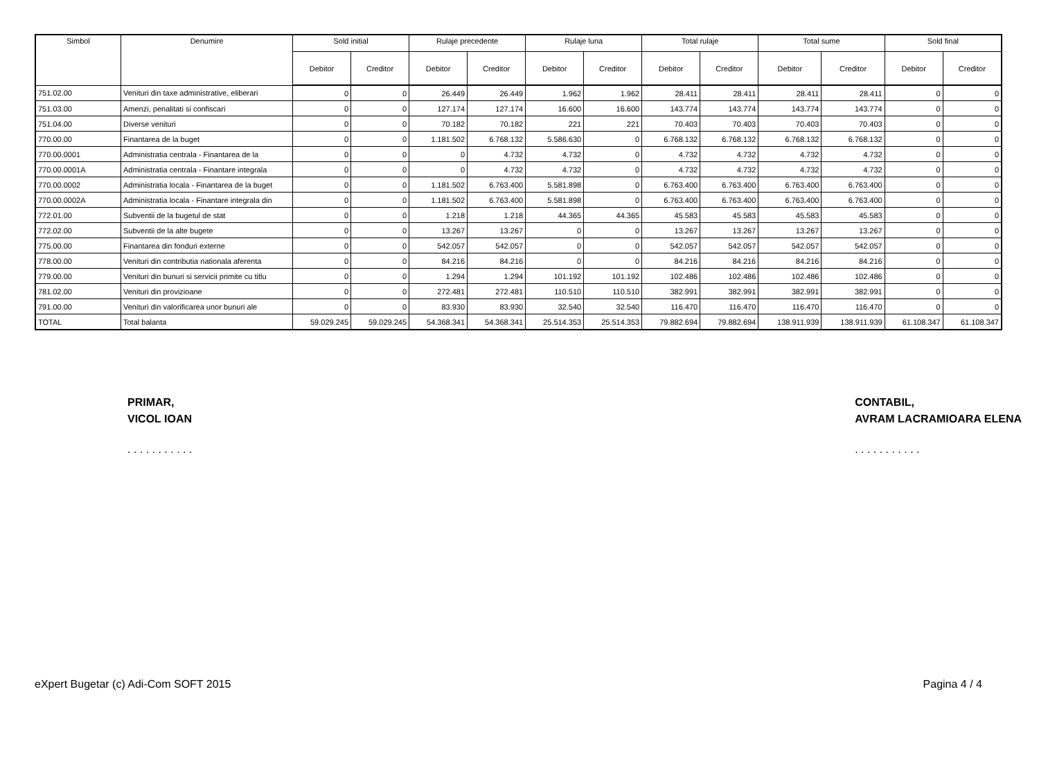| Simbol | Denumire | Sold initial | | Rulaje precedente | | Rulaje luna | | Total rulaje | | Total sume | | Sold final | |
| --- | --- | --- | --- | --- | --- | --- | --- | --- | --- | --- | --- | --- | --- |
| | | Debitor | Creditor | Debitor | Creditor | Debitor | Creditor | Debitor | Creditor | Debitor | Creditor | Debitor | Creditor |
| 751.02.00 | Venituri din taxe administrative, eliberari | 0 | 0 | 26.449 | 26.449 | 1.962 | 1.962 | 28.411 | 28.411 | 28.411 | 28.411 | 0 | 0 |
| 751.03.00 | Amenzi, penalitati si confiscari | 0 | 0 | 127.174 | 127.174 | 16.600 | 16.600 | 143.774 | 143.774 | 143.774 | 143.774 | 0 | 0 |
| 751.04.00 | Diverse venituri | 0 | 0 | 70.182 | 70.182 | 221 | 221 | 70.403 | 70.403 | 70.403 | 70.403 | 0 | 0 |
| 770.00.00 | Finantarea de la buget | 0 | 0 | 1.181.502 | 6.768.132 | 5.586.630 | 0 | 6.768.132 | 6.768.132 | 6.768.132 | 6.768.132 | 0 | 0 |
| 770.00.0001 | Administratia centrala - Finantarea de la | 0 | 0 | 0 | 4.732 | 4.732 | 0 | 4.732 | 4.732 | 4.732 | 4.732 | 0 | 0 |
| 770.00.0001A | Administratia centrala - Finantare integrala | 0 | 0 | 0 | 4.732 | 4.732 | 0 | 4.732 | 4.732 | 4.732 | 4.732 | 0 | 0 |
| 770.00.0002 | Administratia locala - Finantarea de la buget | 0 | 0 | 1.181.502 | 6.763.400 | 5.581.898 | 0 | 6.763.400 | 6.763.400 | 6.763.400 | 6.763.400 | 0 | 0 |
| 770.00.0002A | Administratia locala - Finantare integrala din | 0 | 0 | 1.181.502 | 6.763.400 | 5.581.898 | 0 | 6.763.400 | 6.763.400 | 6.763.400 | 6.763.400 | 0 | 0 |
| 772.01.00 | Subventii de la bugetul de stat | 0 | 0 | 1.218 | 1.218 | 44.365 | 44.365 | 45.583 | 45.583 | 45.583 | 45.583 | 0 | 0 |
| 772.02.00 | Subventii de la alte bugete | 0 | 0 | 13.267 | 13.267 | 0 | 0 | 13.267 | 13.267 | 13.267 | 13.267 | 0 | 0 |
| 775.00.00 | Finantarea din fonduri externe | 0 | 0 | 542.057 | 542.057 | 0 | 0 | 542.057 | 542.057 | 542.057 | 542.057 | 0 | 0 |
| 778.00.00 | Venituri din contributia nationala aferenta | 0 | 0 | 84.216 | 84.216 | 0 | 0 | 84.216 | 84.216 | 84.216 | 84.216 | 0 | 0 |
| 779.00.00 | Venituri din bunuri si servicii primite cu titlu | 0 | 0 | 1.294 | 1.294 | 101.192 | 101.192 | 102.486 | 102.486 | 102.486 | 102.486 | 0 | 0 |
| 781.02.00 | Venituri din provizioane | 0 | 0 | 272.481 | 272.481 | 110.510 | 110.510 | 382.991 | 382.991 | 382.991 | 382.991 | 0 | 0 |
| 791.00.00 | Venituri din valorificarea unor bunuri ale | 0 | 0 | 83.930 | 83.930 | 32.540 | 32.540 | 116.470 | 116.470 | 116.470 | 116.470 | 0 | 0 |
| TOTAL | Total balanta | 59.029.245 | 59.029.245 | 54.368.341 | 54.368.341 | 25.514.353 | 25.514.353 | 79.882.694 | 79.882.694 | 138.911.939 | 138.911.939 | 61.108.347 | 61.108.347 |
PRIMAR,
VICOL IOAN
. . . . . . . . . . .
CONTABIL,
AVRAM LACRAMIOARA ELENA
. . . . . . . . . . .
eXpert Bugetar (c) Adi-Com SOFT 2015 Pagina 4 / 4